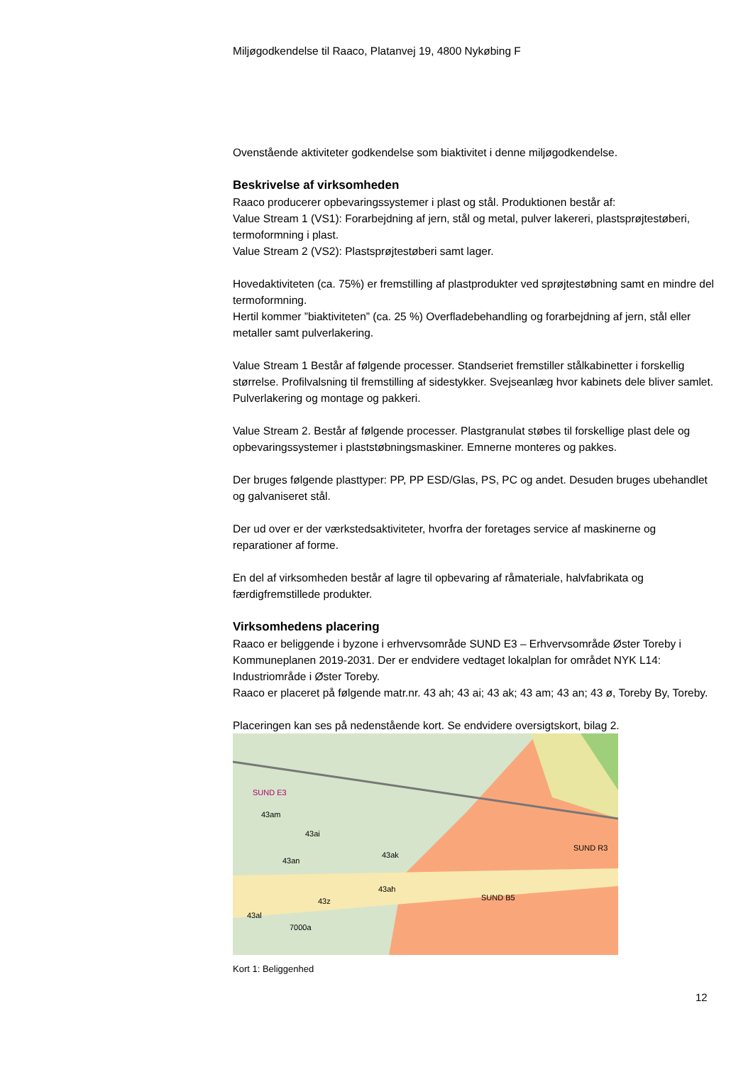Miljøgodkendelse til Raaco, Platanvej 19, 4800 Nykøbing F
Ovenstående aktiviteter godkendelse som biaktivitet i denne miljøgodkendelse.
Beskrivelse af virksomheden
Raaco producerer opbevaringssystemer i plast og stål. Produktionen består af:
Value Stream 1 (VS1): Forarbejdning af jern, stål og metal, pulver lakereri, plastsprøjtestøberi, termoformning i plast.
Value Stream 2 (VS2): Plastsprøjtestøberi samt lager.
Hovedaktiviteten (ca. 75%) er fremstilling af plastprodukter ved sprøjtestøbning samt en mindre del termoformning.
Hertil kommer ”biaktiviteten” (ca. 25 %) Overfladebehandling og forarbejdning af jern, stål eller metaller samt pulverlakering.
Value Stream 1 Består af følgende processer. Standseriet fremstiller stålkabinetter i forskellig størrelse. Profilvalsning til fremstilling af sidestykker. Svejseanlæg hvor kabinets dele bliver samlet. Pulverlakering og montage og pakkeri.
Value Stream 2. Består af følgende processer. Plastgranulat støbes til forskellige plast dele og opbevaringssystemer i plaststøbningsmaskiner. Emnerne monteres og pakkes.
Der bruges følgende plasttyper: PP, PP ESD/Glas, PS, PC og andet. Desuden bruges ubehandlet og galvaniseret stål.
Der ud over er der værkstedsaktiviteter, hvorfra der foretages service af maskinerne og reparationer af forme.
En del af virksomheden består af lagre til opbevaring af råmateriale, halvfabrikata og færdigfremstillede produkter.
Virksomhedens placering
Raaco er beliggende i byzone i erhvervsområde SUND E3 – Erhvervsområde Øster Toreby i Kommuneplanen 2019-2031. Der er endvidere vedtaget lokalplan for området NYK L14: Industriområde i Øster Toreby.
Raaco er placeret på følgende matr.nr. 43 ah; 43 ai; 43 ak; 43 am; 43 an; 43 ø, Toreby By, Toreby.
Placeringen kan ses på nedenstående kort. Se endvidere oversigtskort, bilag 2.
SUND E3
43am
43ai
43ak
43an
43ah
43z
43al
7000a
SUND B5
SUND R3
Kort 1: Beliggenhed
12